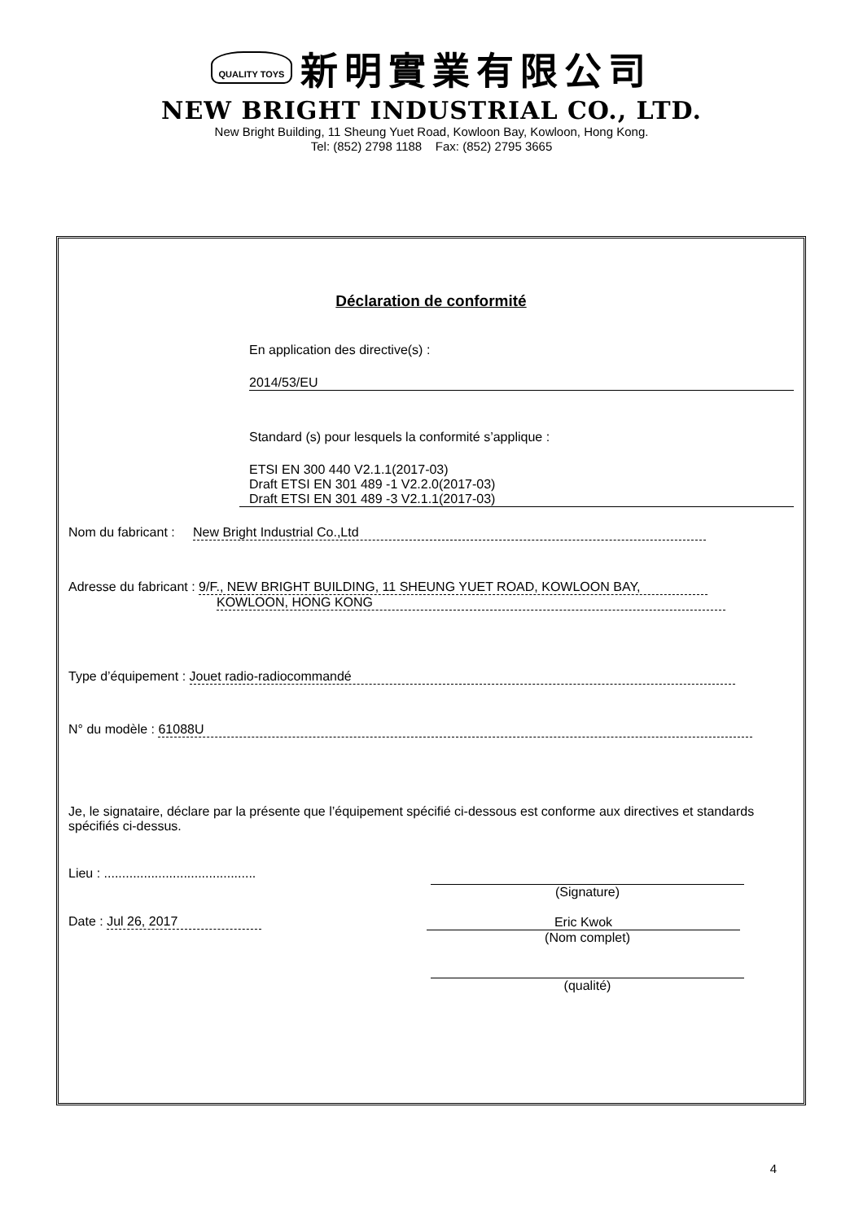QUALITY TOYS 新明實業有限公司
NEW BRIGHT INDUSTRIAL CO., LTD.
New Bright Building, 11 Sheung Yuet Road, Kowloon Bay, Kowloon, Hong Kong.
Tel: (852) 2798 1188 Fax: (852) 2795 3665
Déclaration de conformité
En application des directive(s) :
2014/53/EU
Standard (s) pour lesquels la conformité s’applique :
ETSI EN 300 440 V2.1.1(2017-03)
Draft ETSI EN 301 489 -1 V2.2.0(2017-03)
Draft ETSI EN 301 489 -3 V2.1.1(2017-03)
Nom du fabricant : New Bright Industrial Co.,Ltd
Adresse du fabricant : 9/F., NEW BRIGHT BUILDING, 11 SHEUNG YUET ROAD, KOWLOON BAY,
KOWLOON, HONG KONG
Type d’équipement : Jouet radio-radiocommandé
N° du modèle : 61088U
Je, le signataire, déclare par la présente que l’équipement spécifié ci-dessous est conforme aux directives et standards spécifiés ci-dessus.
Lieu : ..........................................
(Signature)
Date : Jul 26, 2017
Eric Kwok
(Nom complet)
(qualité)
4